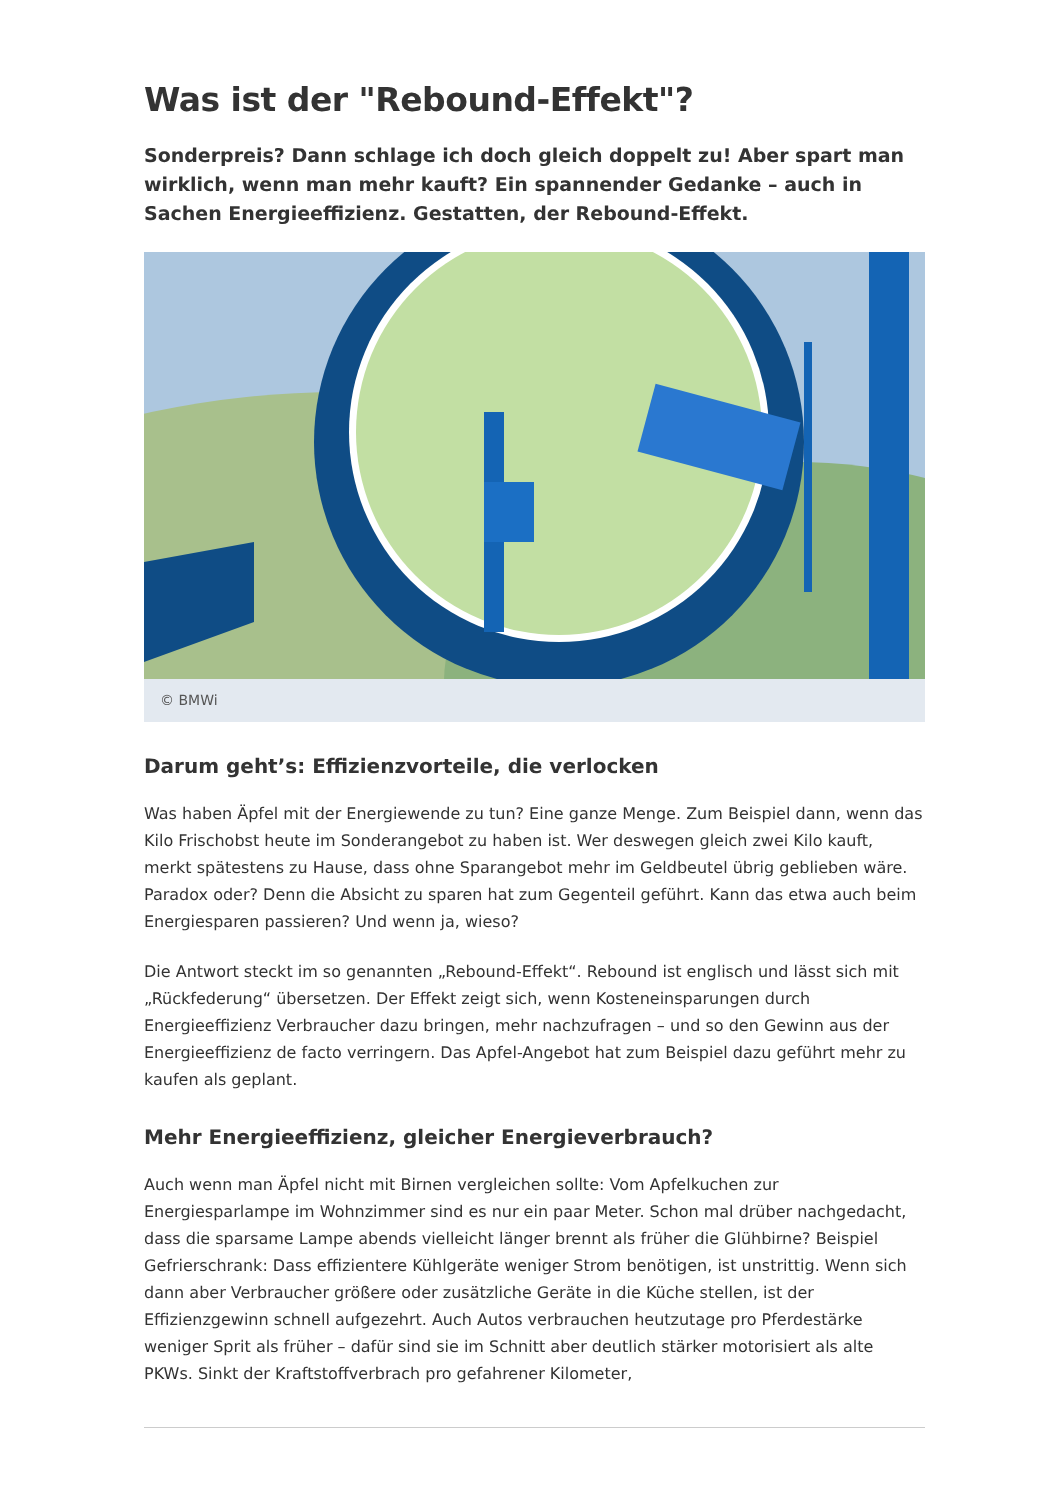Was ist der "Rebound-Effekt"?
Sonderpreis? Dann schlage ich doch gleich doppelt zu! Aber spart man wirklich, wenn man mehr kauft? Ein spannender Gedanke – auch in Sachen Energieeffizienz. Gestatten, der Rebound-Effekt.
© BMWi
Darum geht’s: Effizienzvorteile, die verlocken
Was haben Äpfel mit der Energiewende zu tun? Eine ganze Menge. Zum Beispiel dann, wenn das Kilo Frischobst heute im Sonderangebot zu haben ist. Wer deswegen gleich zwei Kilo kauft, merkt spätestens zu Hause, dass ohne Sparangebot mehr im Geldbeutel übrig geblieben wäre. Paradox oder? Denn die Absicht zu sparen hat zum Gegenteil geführt. Kann das etwa auch beim Energiesparen passieren? Und wenn ja, wieso?
Die Antwort steckt im so genannten „Rebound-Effekt“. Rebound ist englisch und lässt sich mit „Rückfederung“ übersetzen. Der Effekt zeigt sich, wenn Kosteneinsparungen durch Energieeffizienz Verbraucher dazu bringen, mehr nachzufragen – und so den Gewinn aus der Energieeffizienz de facto verringern. Das Apfel-Angebot hat zum Beispiel dazu geführt mehr zu kaufen als geplant.
Mehr Energieeffizienz, gleicher Energieverbrauch?
Auch wenn man Äpfel nicht mit Birnen vergleichen sollte: Vom Apfelkuchen zur Energiesparlampe im Wohnzimmer sind es nur ein paar Meter. Schon mal drüber nachgedacht, dass die sparsame Lampe abends vielleicht länger brennt als früher die Glühbirne? Beispiel Gefrierschrank: Dass effizientere Kühlgeräte weniger Strom benötigen, ist unstrittig. Wenn sich dann aber Verbraucher größere oder zusätzliche Geräte in die Küche stellen, ist der Effizienzgewinn schnell aufgezehrt. Auch Autos verbrauchen heutzutage pro Pferdestärke weniger Sprit als früher – dafür sind sie im Schnitt aber deutlich stärker motorisiert als alte PKWs. Sinkt der Kraftstoffverbrach pro gefahrener Kilometer,